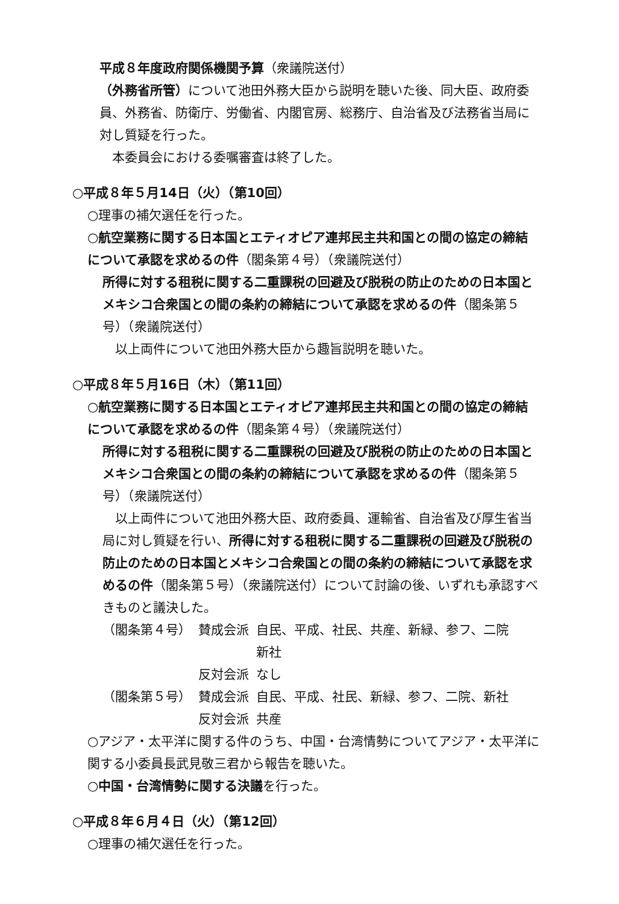平成８年度政府関係機関予算（衆議院送付）
（外務省所管）について池田外務大臣から説明を聴いた後、同大臣、政府委員、外務省、防衛庁、労働省、内閣官房、総務庁、自治省及び法務省当局に対し質疑を行った。
　本委員会における委嘱審査は終了した。
○平成８年５月14日（火）（第10回）
○理事の補欠選任を行った。
○航空業務に関する日本国とエティオピア連邦民主共和国との間の協定の締結について承認を求めるの件（閣条第４号）（衆議院送付）
所得に対する租税に関する二重課税の回避及び脱税の防止のための日本国とメキシコ合衆国との間の条約の締結について承認を求めるの件（閣条第５号）（衆議院送付）
　以上両件について池田外務大臣から趣旨説明を聴いた。
○平成８年５月16日（木）（第11回）
○航空業務に関する日本国とエティオピア連邦民主共和国との間の協定の締結について承認を求めるの件（閣条第４号）（衆議院送付）
所得に対する租税に関する二重課税の回避及び脱税の防止のための日本国とメキシコ合衆国との間の条約の締結について承認を求めるの件（閣条第５号）（衆議院送付）
　以上両件について池田外務大臣、政府委員、運輸省、自治省及び厚生省当局に対し質疑を行い、所得に対する租税に関する二重課税の回避及び脱税の防止のための日本国とメキシコ合衆国との間の条約の締結について承認を求めるの件（閣条第５号）（衆議院送付）について討論の後、いずれも承認すべきものと議決した。
| （閣条第４号） | 賛成会派 | 自民、平成、社民、共産、新緑、参フ、二院 新社 |
| | 反対会派 | なし |
| （閣条第５号） | 賛成会派 | 自民、平成、社民、新緑、参フ、二院、新社 |
| | 反対会派 | 共産 |
○アジア・太平洋に関する件のうち、中国・台湾情勢についてアジア・太平洋に関する小委員長武見敬三君から報告を聴いた。
○中国・台湾情勢に関する決議を行った。
○平成８年６月４日（火）（第12回）
○理事の補欠選任を行った。